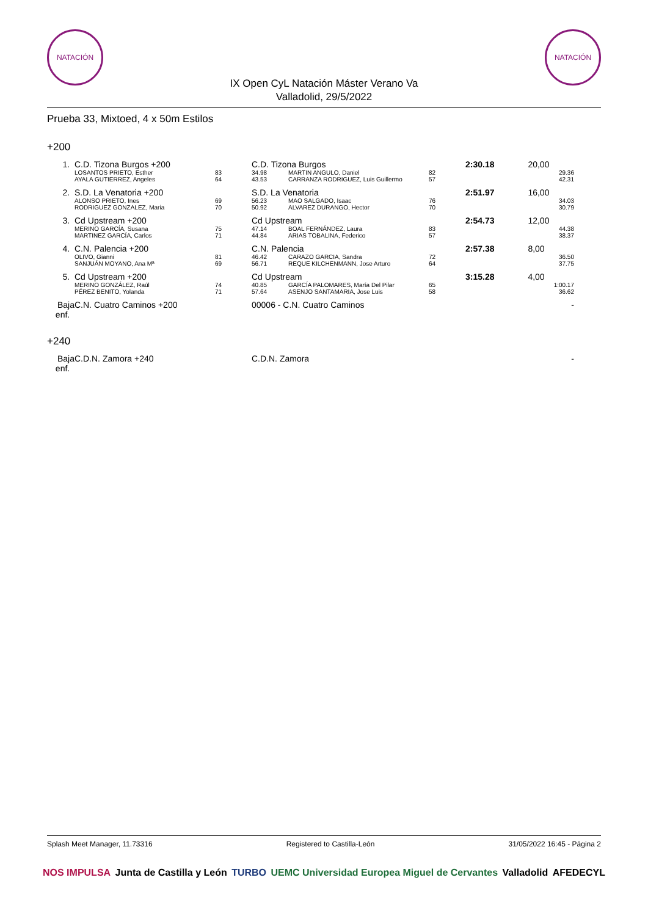NATACIÓN NATACIÓN
IX Open CyL Natación Máster Verano Va
Valladolid, 29/5/2022
Prueba 33, Mixtoed, 4 x 50m Estilos
+200
| 1. | C.D. Tizona Burgos +200 | | C.D. Tizona Burgos | | | 2:30.18 | 20,00 |
| | LOSANTOS PRIETO, Esther | 83 | 34.98 | MARTIN ANGULO, Daniel | 82 | | 29.36 |
| | AYALA GUTIERREZ, Angeles | 64 | 43.53 | CARRANZA RODRIGUEZ, Luis Guillermo | 57 | | 42.31 |
| 2. | S.D. La Venatoria +200 | | S.D. La Venatoria | | | 2:51.97 | 16,00 |
| | ALONSO PRIETO, Ines | 69 | 56.23 | MAO SALGADO, Isaac | 76 | | 34.03 |
| | RODRIGUEZ GONZALEZ, Maria | 70 | 50.92 | ALVAREZ DURANGO, Hector | 70 | | 30.79 |
| 3. | Cd Upstream +200 | | Cd Upstream | | | 2:54.73 | 12,00 |
| | MERINO GARCÍA, Susana | 75 | 47.14 | BOAL FERNÁNDEZ, Laura | 83 | | 44.38 |
| | MARTINEZ GARCÍA, Carlos | 71 | 44.84 | ARIAS TOBALINA, Federico | 57 | | 38.37 |
| 4. | C.N. Palencia +200 | | C.N. Palencia | | | 2:57.38 | 8,00 |
| | OLIVO, Gianni | 81 | 46.42 | CARAZO GARCIA, Sandra | 72 | | 36.50 |
| | SANJUÁN MOYANO, Ana Mª | 69 | 56.71 | REQUE KILCHENMANN, Jose Arturo | 64 | | 37.75 |
| 5. | Cd Upstream +200 | | Cd Upstream | | | 3:15.28 | 4,00 |
| | MERINO GONZÁLEZ, Raúl | 74 | 40.85 | GARCÍA PALOMARES, María Del Pilar | 65 | | 1:00.17 |
| | PÉREZ BENITO, Yolanda | 71 | 57.64 | ASENJO SANTAMARIA, Jose Luis | 58 | | 36.62 |
| Baja enf. | C.N. Cuatro Caminos +200 | | 00006 - C.N. Cuatro Caminos | | | | - |
+240
| Baja enf. | C.D.N. Zamora +240 | | C.D.N. Zamora | | - |
Splash Meet Manager, 11.73316 Registered to Castilla-León 31/05/2022 16:45 - Página 2
NOS IMPULSA Junta de Castilla y León TURBO UEMC Universidad Europea Miguel de Cervantes Valladolid AFEDECYL